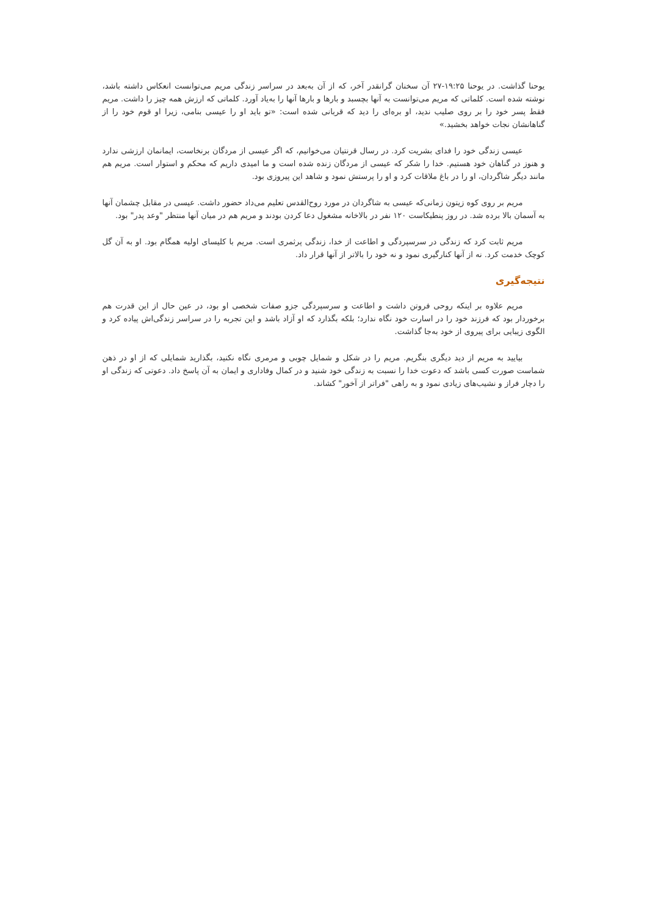یوحنا گذاشت. در یوحنا ۱۹:۲۵-۲۷ آن سخنان گرانقدر آخر، که از آن به‌بعد در سراسر زندگی مریم می‌توانست انعکاس داشته باشد، نوشته شده است. کلماتی که مریم می‌توانست به آنها بچسبد و بارها و بارها آنها را به‌یاد آورد. کلماتی که ارزش همه چیز را داشت. مریم فقط پسر خود را بر روی صلیب ندید، او بره‌ای را دید که قربانی شده است: «تو باید او را عیسی بنامی، زیرا او قوم خود را از گناهانشان نجات خواهد بخشید.»
عیسی زندگی خود را فدای بشریت کرد. در رسال قرنتیان می‌خوانیم، که اگر عیسی از مردگان برنخاست، ایمانمان ارزشی ندارد و هنوز در گناهان خود هستیم. خدا را شکر که عیسی از مردگان زنده شده است و ما امیدی داریم که محکم و استوار است. مریم هم مانند دیگر شاگردان، او را در باغ ملاقات کرد و او را پرستش نمود و شاهد این پیروزی بود.
مریم بر روی کوه زیتون زمانی‌که عیسی به شاگردان در مورد روح‌القدس تعلیم می‌داد حضور داشت. عیسی در مقابل چشمان آنها به آسمان بالا برده شد. در روز پنطیکاست ۱۲۰ نفر در بالاخانه مشغول دعا کردن بودند و مریم هم در میان آنها منتظر "وعد پدر" بود.
مریم ثابت کرد که زندگی در سرسپردگی و اطاعت از خدا، زندگی پرثمری است. مریم با کلیسای اولیه همگام بود. او به آن گل کوچک خدمت کرد. نه از آنها کنارگیری نمود و نه خود را بالاتر از آنها قرار داد.
نتیجه‌گیری
مریم علاوه بر اینکه روحی فروتن داشت و اطاعت و سرسپردگی جزو صفات شخصی او بود، در عین حال از این قدرت هم برخوردار بود که فرزند خود را در اسارت خود نگاه ندارد؛ بلکه بگذارد که او آزاد باشد و این تجربه را در سراسر زندگی‌اش پیاده کرد و الگوی زیبایی برای پیروی از خود به‌جا گذاشت.
بیایید به مریم از دید دیگری بنگریم. مریم را در شکل و شمایل چوبی و مرمری نگاه نکنید، بگذارید شمایلی که از او در ذهن شماست صورت کسی باشد که دعوت خدا را نسبت به زندگی خود شنید و در کمال وفاداری و ایمان به آن پاسخ داد. دعوتی که زندگی او را دچار فراز و نشیب‌های زیادی نمود و به راهی "فراتر از آخور" کشاند.